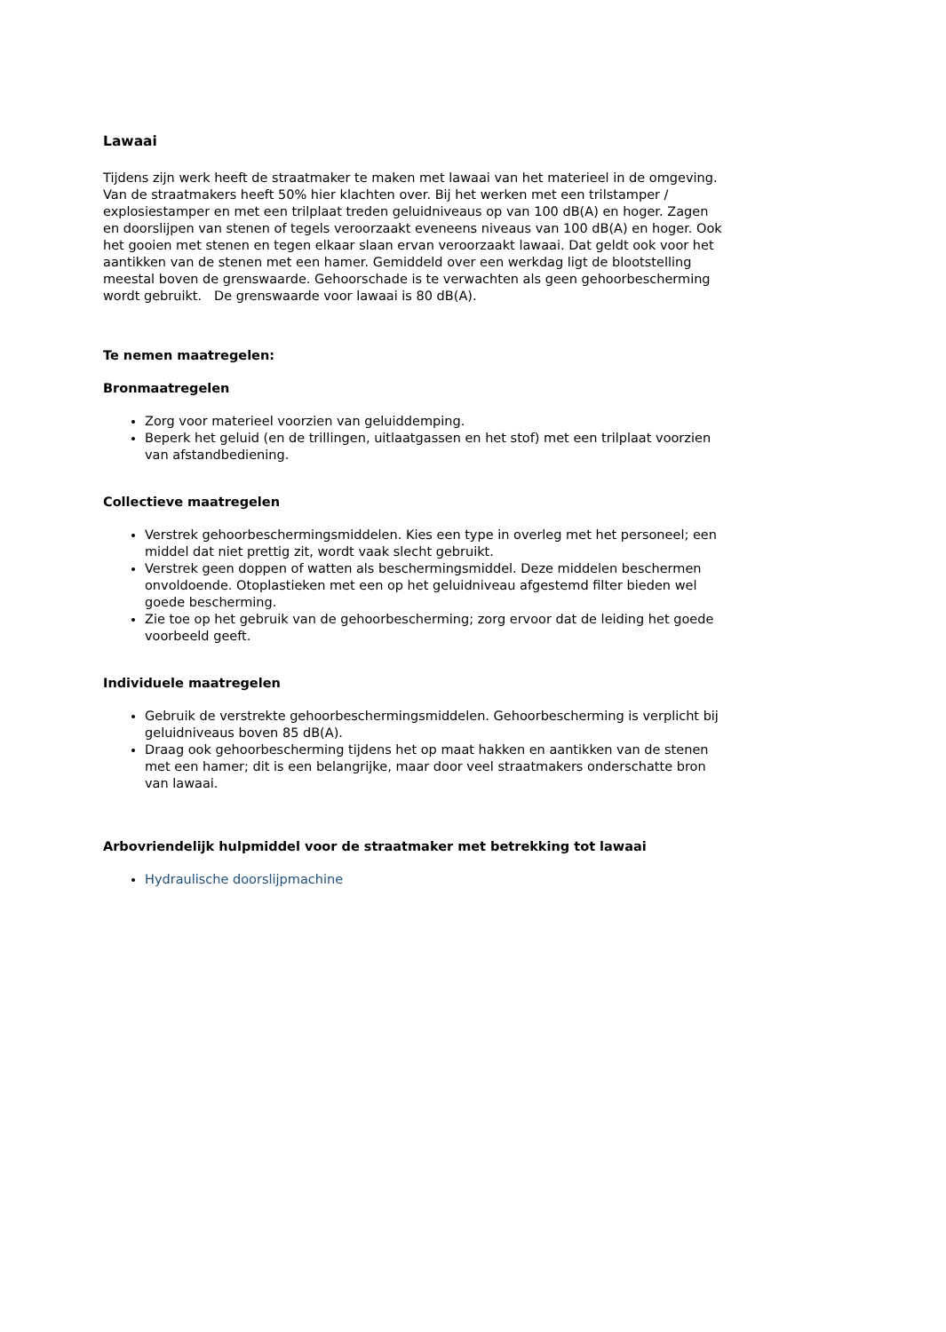Lawaai
Tijdens zijn werk heeft de straatmaker te maken met lawaai van het materieel in de omgeving. Van de straatmakers heeft 50% hier klachten over. Bij het werken met een trilstamper / explosiestamper en met een trilplaat treden geluidniveaus op van 100 dB(A) en hoger. Zagen en doorslijpen van stenen of tegels veroorzaakt eveneens niveaus van 100 dB(A) en hoger. Ook het gooien met stenen en tegen elkaar slaan ervan veroorzaakt lawaai. Dat geldt ook voor het aantikken van de stenen met een hamer. Gemiddeld over een werkdag ligt de blootstelling meestal boven de grenswaarde. Gehoorschade is te verwachten als geen gehoorbescherming wordt gebruikt. De grenswaarde voor lawaai is 80 dB(A).
Te nemen maatregelen:
Bronmaatregelen
Zorg voor materieel voorzien van geluiddemping.
Beperk het geluid (en de trillingen, uitlaatgassen en het stof) met een trilplaat voorzien van afstandbediening.
Collectieve maatregelen
Verstrek gehoorbeschermingsmiddelen. Kies een type in overleg met het personeel; een middel dat niet prettig zit, wordt vaak slecht gebruikt.
Verstrek geen doppen of watten als beschermingsmiddel. Deze middelen beschermen onvoldoende. Otoplastieken met een op het geluidniveau afgestemd filter bieden wel goede bescherming.
Zie toe op het gebruik van de gehoorbescherming; zorg ervoor dat de leiding het goede voorbeeld geeft.
Individuele maatregelen
Gebruik de verstrekte gehoorbeschermingsmiddelen. Gehoorbescherming is verplicht bij geluidniveaus boven 85 dB(A).
Draag ook gehoorbescherming tijdens het op maat hakken en aantikken van de stenen met een hamer; dit is een belangrijke, maar door veel straatmakers onderschatte bron van lawaai.
Arbovriendelijk hulpmiddel voor de straatmaker met betrekking tot lawaai
Hydraulische doorslijpmachine